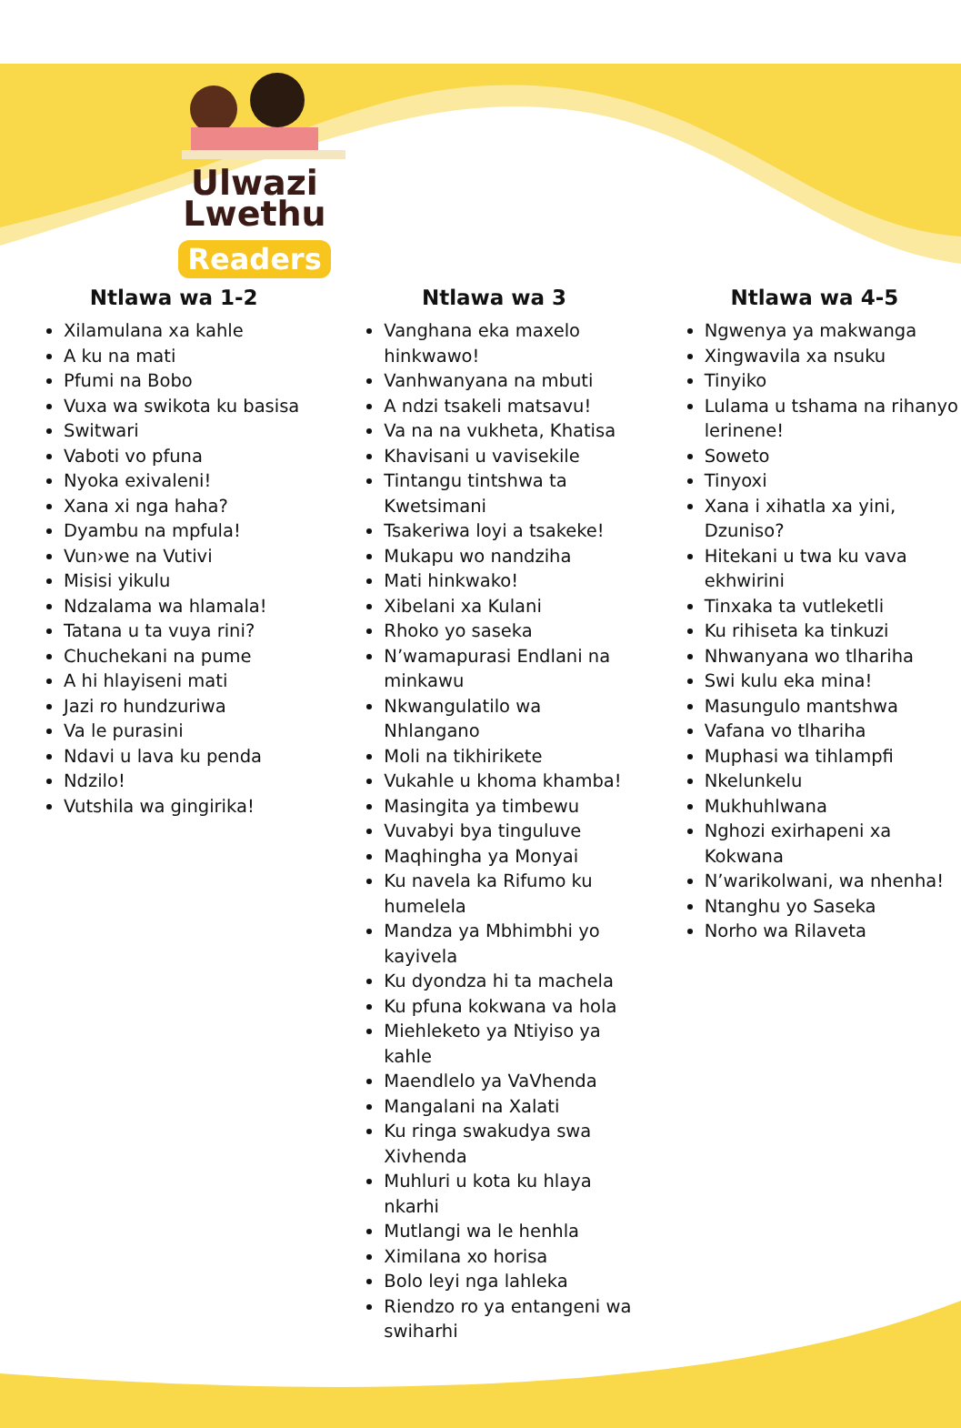Ulwazi
Lwethu
Readers
Ntlawa wa 1-2
Xilamulana xa kahle
A ku na mati
Pfumi na Bobo
Vuxa wa swikota ku basisa
Switwari
Vaboti vo pfuna
Nyoka exivaleni!
Xana xi nga haha?
Dyambu na mpfula!
Vun›we na Vutivi
Misisi yikulu
Ndzalama wa hlamala!
Tatana u ta vuya rini?
Chuchekani na pume
A hi hlayiseni mati
Jazi ro hundzuriwa
Va le purasini
Ndavi u lava ku penda
Ndzilo!
Vutshila wa gingirika!
Ntlawa wa 3
Vanghana eka maxelo hinkwawo!
Vanhwanyana na mbuti
A ndzi tsakeli matsavu!
Va na na vukheta, Khatisa
Khavisani u vavisekile
Tintangu tintshwa ta Kwetsimani
Tsakeriwa loyi a tsakeke!
Mukapu wo nandziha
Mati hinkwako!
Xibelani xa Kulani
Rhoko yo saseka
N’wamapurasi Endlani na minkawu
Nkwangulatilo wa Nhlangano
Moli na tikhirikete
Vukahle u khoma khamba!
Masingita ya timbewu
Vuvabyi bya tinguluve
Maqhingha ya Monyai
Ku navela ka Rifumo ku humelela
Mandza ya Mbhimbhi yo kayivela
Ku dyondza hi ta machela
Ku pfuna kokwana va hola
Miehleketo ya Ntiyiso ya kahle
Maendlelo ya VaVhenda
Mangalani na Xalati
Ku ringa swakudya swa Xivhenda
Muhluri u kota ku hlaya nkarhi
Mutlangi wa le henhla
Ximilana xo horisa
Bolo leyi nga lahleka
Riendzo ro ya entangeni wa swiharhi
Ntlawa wa 4-5
Ngwenya ya makwanga
Xingwavila xa nsuku
Tinyiko
Lulama u tshama na rihanyo lerinene!
Soweto
Tinyoxi
Xana i xihatla xa yini, Dzuniso?
Hitekani u twa ku vava ekhwirini
Tinxaka ta vutleketli
Ku rihiseta ka tinkuzi
Nhwanyana wo tlhariha
Swi kulu eka mina!
Masungulo mantshwa
Vafana vo tlhariha
Muphasi wa tihlampfi
Nkelunkelu
Mukhuhlwana
Nghozi exirhapeni xa Kokwana
N’warikolwani, wa nhenha!
Ntanghu yo Saseka
Norho wa Rilaveta